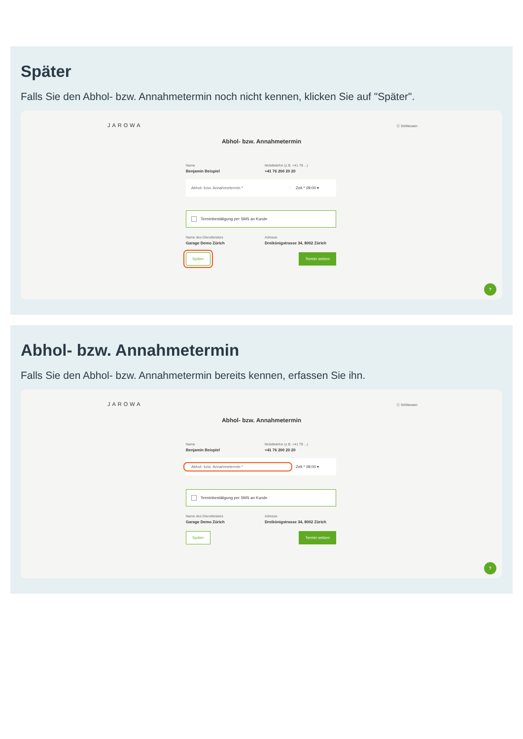Später
Falls Sie den Abhol- bzw. Annahmetermin noch nicht kennen, klicken Sie auf "Später".
JAROWA ⓧ Schliessen
Abhol- bzw. Annahmetermin
Name
Benjamin Beispiel
Mobiltelefon (z.B. +41 79 ...)
+41 76 200 20 20
Abhol- bzw. Annahmetermin * Zeit * 09:00 ▾
Terminbestätigung per SMS an Kunde
Name des Dienstleisters
Garage Demo Zürich
Adresse
Dreikönigstrasse 34, 8002 Zürich
Später Termin setzen
?
Abhol- bzw. Annahmetermin
Falls Sie den Abhol- bzw. Annahmetermin bereits kennen, erfassen Sie ihn.
JAROWA ⓧ Schliessen
Abhol- bzw. Annahmetermin
Name
Benjamin Beispiel
Mobiltelefon (z.B. +41 79 ...)
+41 76 200 20 20
Abhol- bzw. Annahmetermin * Zeit * 09:00 ▾
Terminbestätigung per SMS an Kunde
Name des Dienstleisters
Garage Demo Zürich
Adresse
Dreikönigstrasse 34, 8002 Zürich
Später Termin setzen
?